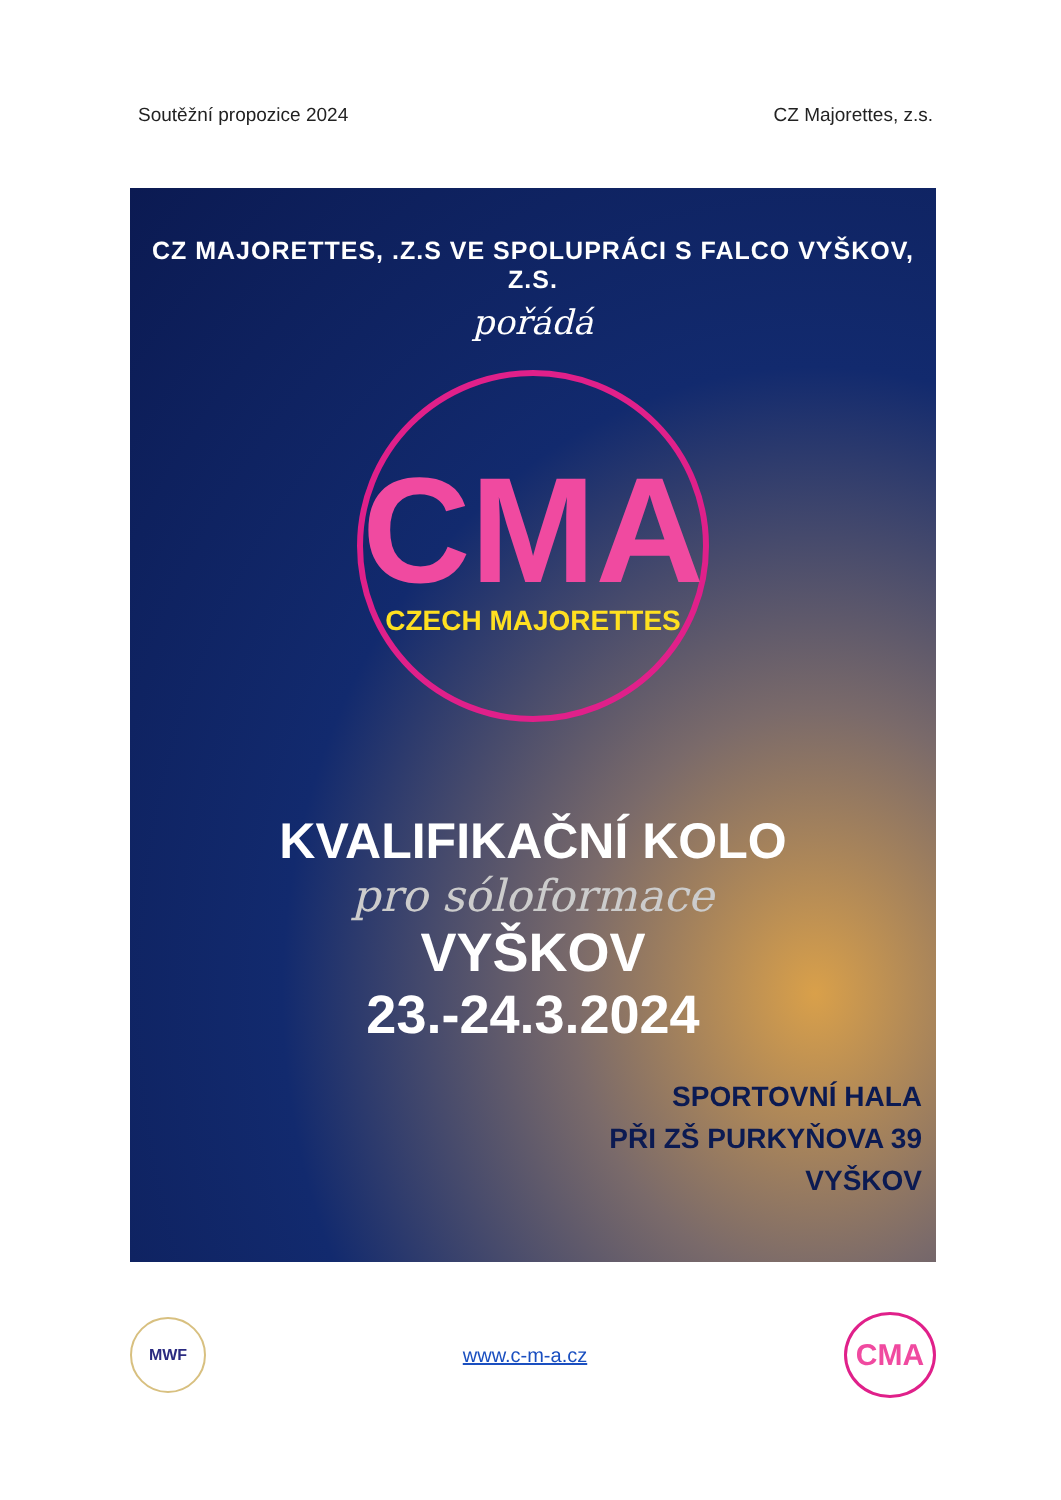Soutěžní propozice 2024 CZ Majorettes, z.s.
CZ MAJORETTES, .Z.S VE SPOLUPRÁCI S FALCO VYŠKOV, Z.S.
pořádá
CMA
CZECH MAJORETTES
KVALIFIKAČNÍ KOLO
pro sóloformace
VYŠKOV
23.-24.3.2024
SPORTOVNÍ HALA
PŘI ZŠ PURKYŇOVA 39
VYŠKOV
MWF
www.c-m-a.cz
CMA